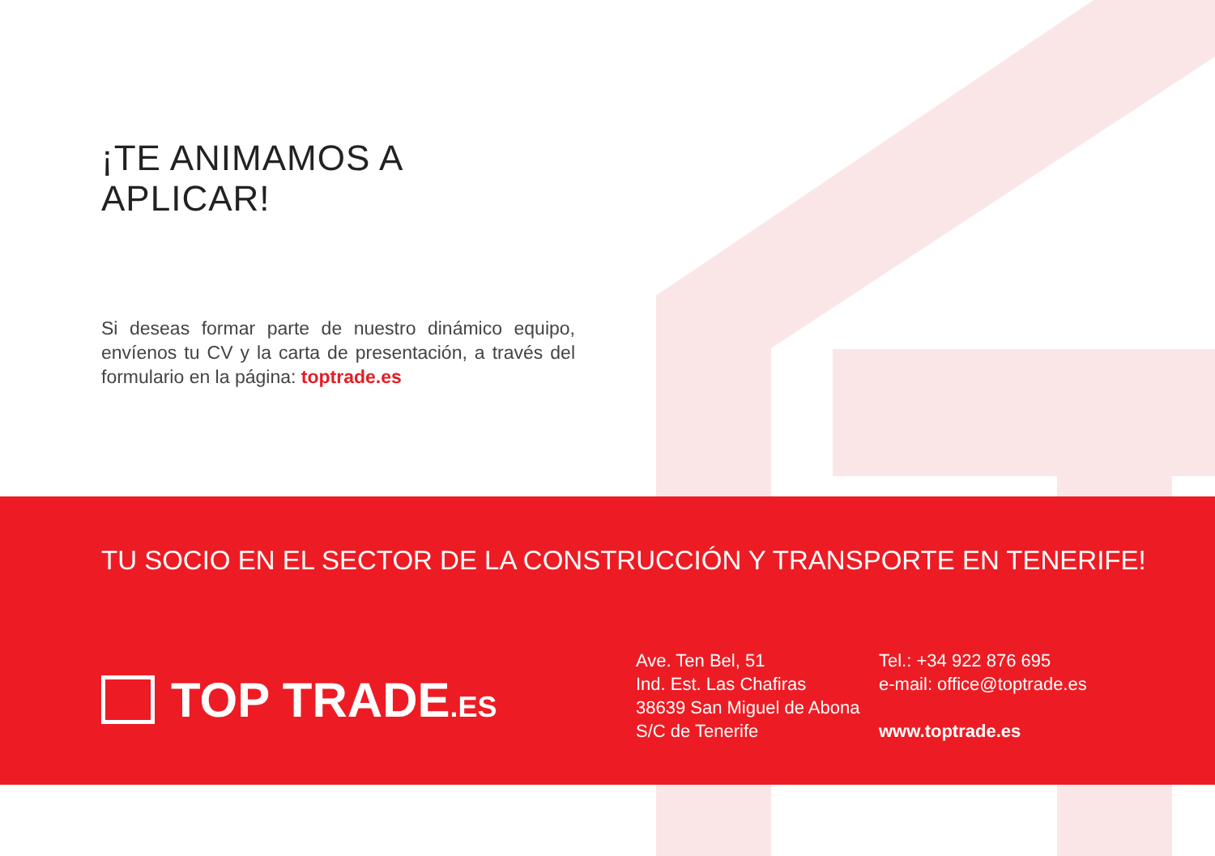¡TE ANIMAMOS A APLICAR!
Si deseas formar parte de nuestro dinámico equipo, envíenos tu CV y la carta de presentación, a través del formulario en la página: toptrade.es
TU SOCIO EN EL SECTOR DE LA CONSTRUCCIÓN Y TRANSPORTE EN TENERIFE!
TOP TRADE.ES
Ave. Ten Bel, 51
Ind. Est. Las Chafiras
38639 San Miguel de Abona
S/C de Tenerife
Tel.: +34 922 876 695
e-mail: office@toptrade.es
www.toptrade.es